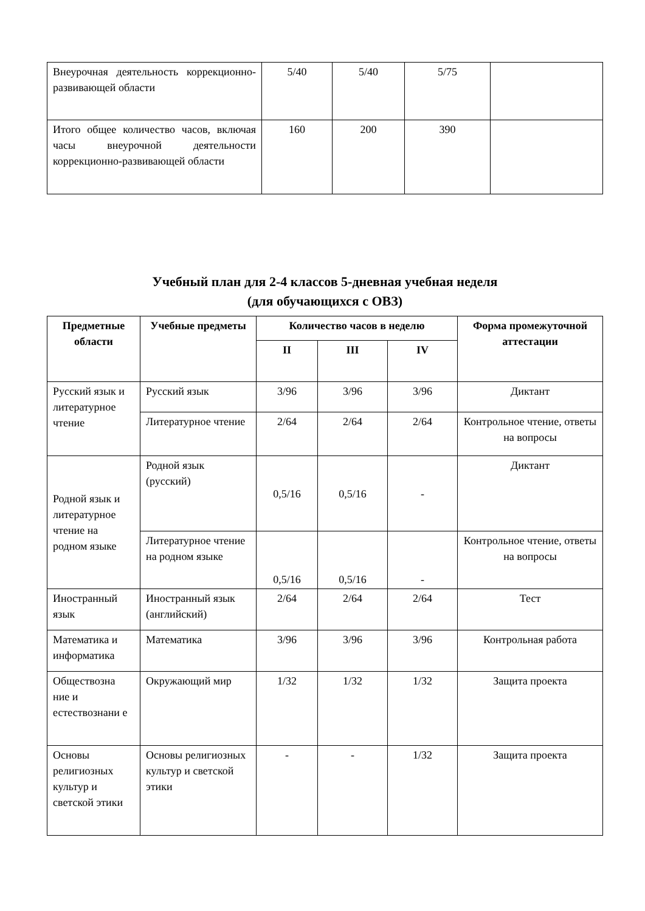| Внеурочная деятельность коррекционно-развивающей области | 5/40 | 5/40 | 5/75 | |
| Итого общее количество часов, включая часы внеурочной деятельности коррекционно-развивающей области | 160 | 200 | 390 | |
Учебный план для 2-4 классов 5-дневная учебная неделя
(для обучающихся с ОВЗ)
| Предметные области | Учебные предметы | Количество часов в неделю | | | Форма промежуточной аттестации |
| --- | --- | --- | --- | --- | --- |
| | | II | III | IV | |
| Русский язык и литературное чтение | Русский язык | 3/96 | 3/96 | 3/96 | Диктант |
| | Литературное чтение | 2/64 | 2/64 | 2/64 | Контрольное чтение, ответы на вопросы |
| Родной язык и литературное чтение на родном языке | Родной язык (русский) | 0,5/16 | 0,5/16 | - | Диктант |
| | Литературное чтение на родном языке | 0,5/16 | 0,5/16 | - | Контрольное чтение, ответы на вопросы |
| Иностранный язык | Иностранный язык (английский) | 2/64 | 2/64 | 2/64 | Тест |
| Математика и информатика | Математика | 3/96 | 3/96 | 3/96 | Контрольная работа |
| Обществозна ние и естествознани е | Окружающий мир | 1/32 | 1/32 | 1/32 | Защита проекта |
| Основы религиозных культур и светской этики | Основы религиозных культур и светской этики | - | - | 1/32 | Защита проекта |